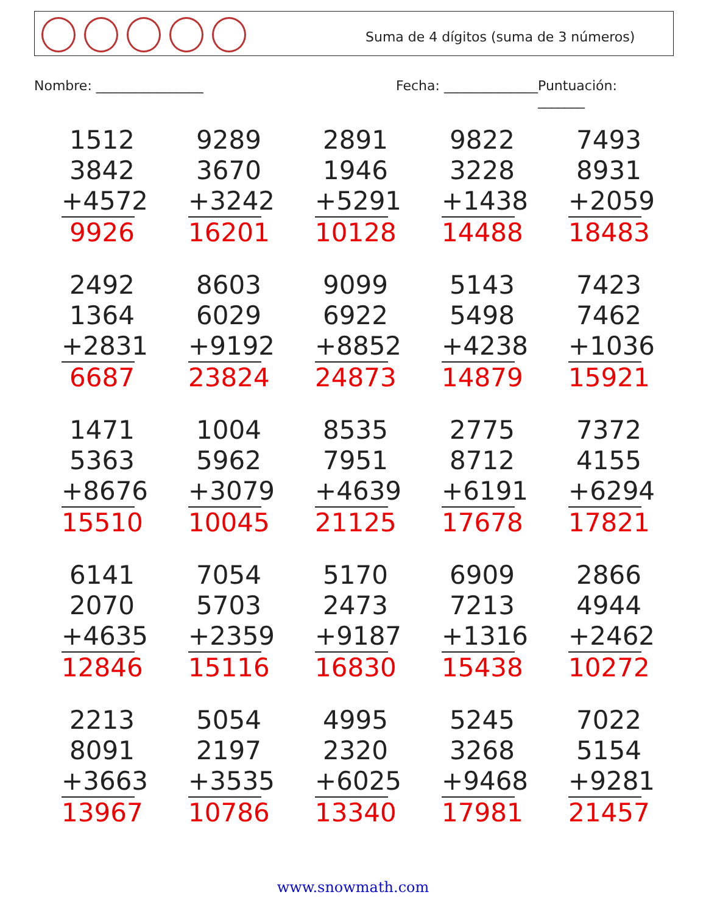Suma de 4 dígitos (suma de 3 números)
Nombre: ________________ Fecha: ______________ Puntuación: _______
1512
3842
+4572
9926
9289
3670
+3242
16201
2891
1946
+5291
10128
9822
3228
+1438
14488
7493
8931
+2059
18483
2492
1364
+2831
6687
8603
6029
+9192
23824
9099
6922
+8852
24873
5143
5498
+4238
14879
7423
7462
+1036
15921
1471
5363
+8676
15510
1004
5962
+3079
10045
8535
7951
+4639
21125
2775
8712
+6191
17678
7372
4155
+6294
17821
6141
2070
+4635
12846
7054
5703
+2359
15116
5170
2473
+9187
16830
6909
7213
+1316
15438
2866
4944
+2462
10272
2213
8091
+3663
13967
5054
2197
+3535
10786
4995
2320
+6025
13340
5245
3268
+9468
17981
7022
5154
+9281
21457
www.snowmath.com